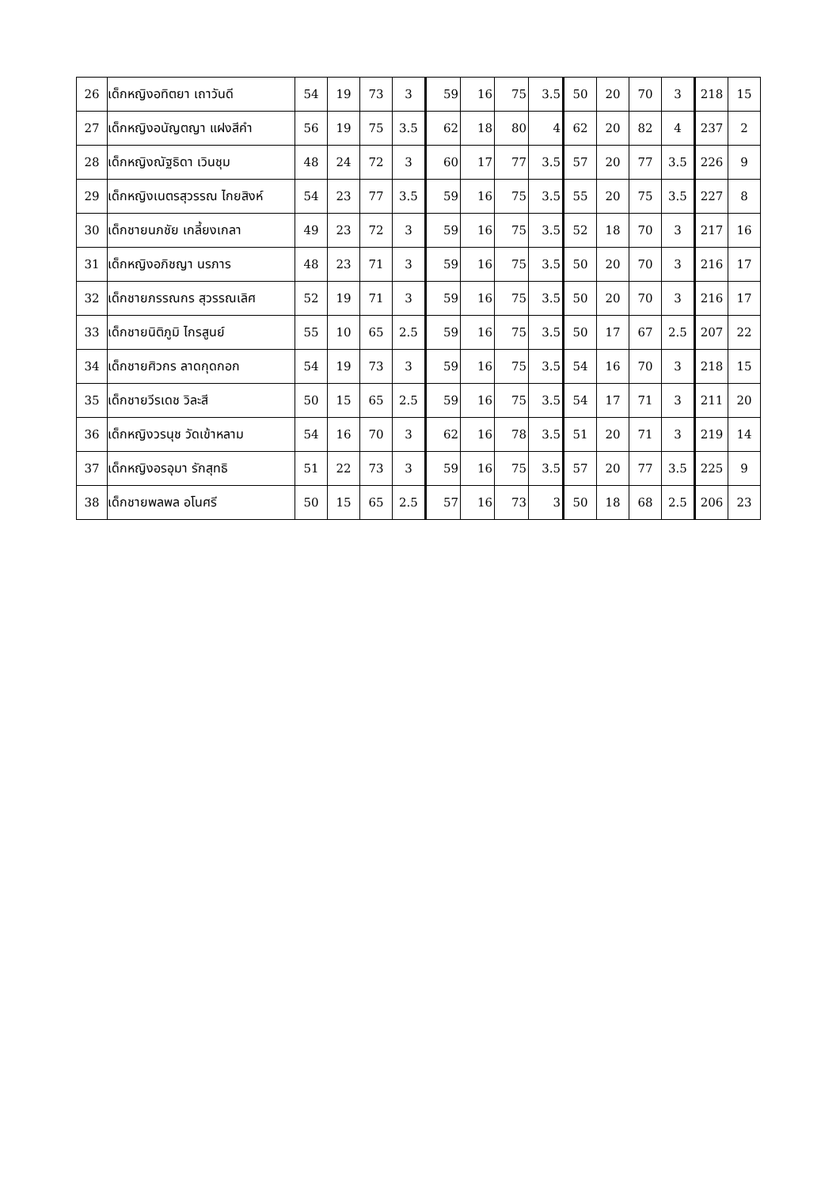| 26 | เด็กหญิงอทิตยา เถาวันดี | 54 | 19 | 73 | 3 | 59 | 16 | 75 | 3.5 | 50 | 20 | 70 | 3 | 218 | 15 |
| 27 | เด็กหญิงอนัญตญา แฝงสีคำ | 56 | 19 | 75 | 3.5 | 62 | 18 | 80 | 4 | 62 | 20 | 82 | 4 | 237 | 2 |
| 28 | เด็กหญิงณัฐธิดา เวินชุม | 48 | 24 | 72 | 3 | 60 | 17 | 77 | 3.5 | 57 | 20 | 77 | 3.5 | 226 | 9 |
| 29 | เด็กหญิงเนตรสุวรรณ ไกยสิงห์ | 54 | 23 | 77 | 3.5 | 59 | 16 | 75 | 3.5 | 55 | 20 | 75 | 3.5 | 227 | 8 |
| 30 | เด็กชายนภชัย เกลี้ยงเกลา | 49 | 23 | 72 | 3 | 59 | 16 | 75 | 3.5 | 52 | 18 | 70 | 3 | 217 | 16 |
| 31 | เด็กหญิงอภิชญา นรภาร | 48 | 23 | 71 | 3 | 59 | 16 | 75 | 3.5 | 50 | 20 | 70 | 3 | 216 | 17 |
| 32 | เด็กชายภรรณกร สุวรรณเลิศ | 52 | 19 | 71 | 3 | 59 | 16 | 75 | 3.5 | 50 | 20 | 70 | 3 | 216 | 17 |
| 33 | เด็กชายนิติภูมิ ไกรสูนย์ | 55 | 10 | 65 | 2.5 | 59 | 16 | 75 | 3.5 | 50 | 17 | 67 | 2.5 | 207 | 22 |
| 34 | เด็กชายศิวกร ลาดกุดกอก | 54 | 19 | 73 | 3 | 59 | 16 | 75 | 3.5 | 54 | 16 | 70 | 3 | 218 | 15 |
| 35 | เด็กชายวีรเดช วิละสี | 50 | 15 | 65 | 2.5 | 59 | 16 | 75 | 3.5 | 54 | 17 | 71 | 3 | 211 | 20 |
| 36 | เด็กหญิงวรนุช วัดเข้าหลาม | 54 | 16 | 70 | 3 | 62 | 16 | 78 | 3.5 | 51 | 20 | 71 | 3 | 219 | 14 |
| 37 | เด็กหญิงอรอุมา รักสุทธิ | 51 | 22 | 73 | 3 | 59 | 16 | 75 | 3.5 | 57 | 20 | 77 | 3.5 | 225 | 9 |
| 38 | เด็กชายพลพล อโนศรี | 50 | 15 | 65 | 2.5 | 57 | 16 | 73 | 3 | 50 | 18 | 68 | 2.5 | 206 | 23 |